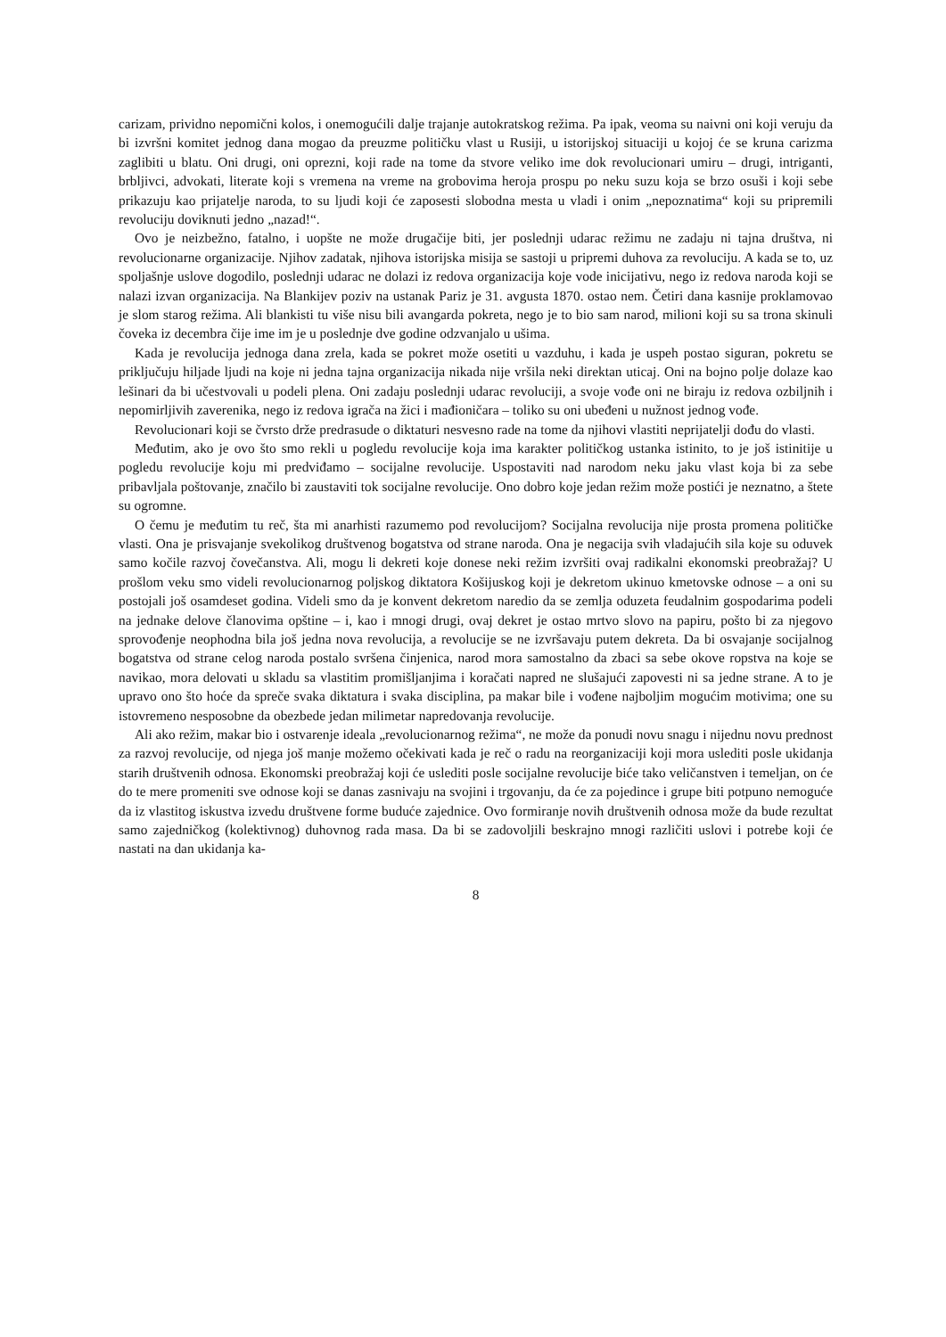carizam, prividno nepomični kolos, i onemogućili dalje trajanje autokratskog režima. Pa ipak, veoma su naivni oni koji veruju da bi izvršni komitet jednog dana mogao da preuzme političku vlast u Rusiji, u istorijskoj situaciji u kojoj će se kruna carizma zaglibiti u blatu. Oni drugi, oni oprezni, koji rade na tome da stvore veliko ime dok revolucionari umiru – drugi, intriganti, brbljivci, advokati, literate koji s vremena na vreme na grobovima heroja prospu po neku suzu koja se brzo osuši i koji sebe prikazuju kao prijatelje naroda, to su ljudi koji će zaposesti slobodna mesta u vladi i onim „nepoznatima“ koji su pripremili revoluciju doviknuti jedno „nazad!“.
Ovo je neizbežno, fatalno, i uopšte ne može drugačije biti, jer poslednji udarac režimu ne zadaju ni tajna društva, ni revolucionarne organizacije. Njihov zadatak, njihova istorijska misija se sastoji u pripremi duhova za revoluciju. A kada se to, uz spoljašnje uslove dogodilo, poslednji udarac ne dolazi iz redova organizacija koje vode inicijativu, nego iz redova naroda koji se nalazi izvan organizacija. Na Blankijev poziv na ustanak Pariz je 31. avgusta 1870. ostao nem. Četiri dana kasnije proklamovao je slom starog režima. Ali blankisti tu više nisu bili avangarda pokreta, nego je to bio sam narod, milioni koji su sa trona skinuli čoveka iz decembra čije ime im je u poslednje dve godine odzvanjalo u ušima.
Kada je revolucija jednoga dana zrela, kada se pokret može osetiti u vazduhu, i kada je uspeh postao siguran, pokretu se priključuju hiljade ljudi na koje ni jedna tajna organizacija nikada nije vršila neki direktan uticaj. Oni na bojno polje dolaze kao lešinari da bi učestvovali u podeli plena. Oni zadaju poslednji udarac revoluciji, a svoje vođe oni ne biraju iz redova ozbiljnih i nepomirljivih zaverenika, nego iz redova igrača na žici i mađioničara – toliko su oni ubeđeni u nužnost jednog vođe.
Revolucionari koji se čvrsto drže predrasude o diktaturi nesvesno rade na tome da njihovi vlastiti neprijatelji dođu do vlasti.
Međutim, ako je ovo što smo rekli u pogledu revolucije koja ima karakter političkog ustanka istinito, to je još istinitije u pogledu revolucije koju mi predviđamo – socijalne revolucije. Uspostaviti nad narodom neku jaku vlast koja bi za sebe pribavljala poštovanje, značilo bi zaustaviti tok socijalne revolucije. Ono dobro koje jedan režim može postići je neznatno, a štete su ogromne.
O čemu je međutim tu reč, šta mi anarhisti razumemo pod revolucijom? Socijalna revolucija nije prosta promena političke vlasti. Ona je prisvajanje svekolikog društvenog bogatstva od strane naroda. Ona je negacija svih vladajućih sila koje su oduvek samo kočile razvoj čovečanstva. Ali, mogu li dekreti koje donese neki režim izvršiti ovaj radikalni ekonomski preobražaj? U prošlom veku smo videli revolucionarnog poljskog diktatora Košijuskog koji je dekretom ukinuo kmetovske odnose – a oni su postojali još osamdeset godina. Videli smo da je konvent dekretom naredio da se zemlja oduzeta feudalnim gospodarima podeli na jednake delove članovima opštine – i, kao i mnogi drugi, ovaj dekret je ostao mrtvo slovo na papiru, pošto bi za njegovo sprovođenje neophodna bila još jedna nova revolucija, a revolucije se ne izvršavaju putem dekreta. Da bi osvajanje socijalnog bogatstva od strane celog naroda postalo svršena činjenica, narod mora samostalno da zbaci sa sebe okove ropstva na koje se navikao, mora delovati u skladu sa vlastitim promišljanjima i koračati napred ne slušajući zapovesti ni sa jedne strane. A to je upravo ono što hoće da spreče svaka diktatura i svaka disciplina, pa makar bile i vođene najboljim mogućim motivima; one su istovremeno nesposobne da obezbede jedan milimetar napredovanja revolucije.
Ali ako režim, makar bio i ostvarenje ideala „revolucionarnog režima“, ne može da ponudi novu snagu i nijednu novu prednost za razvoj revolucije, od njega još manje možemo očekivati kada je reč o radu na reorganizaciji koji mora uslediti posle ukidanja starih društvenih odnosa. Ekonomski preobražaj koji će uslediti posle socijalne revolucije biće tako veličanstven i temeljan, on će do te mere promeniti sve odnose koji se danas zasnivaju na svojini i trgovanju, da će za pojedince i grupe biti potpuno nemoguće da iz vlastitog iskustva izvedu društvene forme buduće zajednice. Ovo formiranje novih društvenih odnosa može da bude rezultat samo zajedničkog (kolektivnog) duhovnog rada masa. Da bi se zadovoljili beskrajno mnogi različiti uslovi i potrebe koji će nastati na dan ukidanja ka-
8